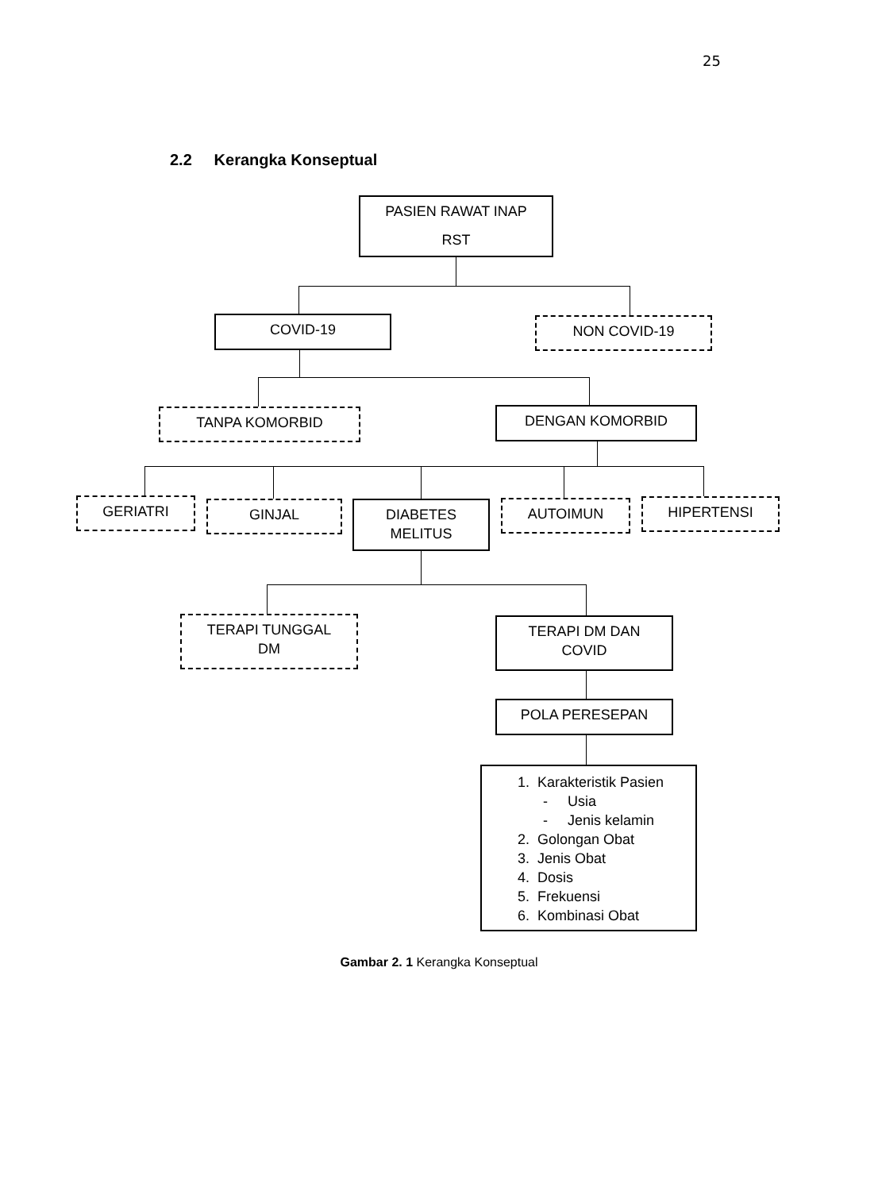25
2.2 Kerangka Konseptual
PASIEN RAWAT INAP
RST
COVID-19 NON COVID-19
TANPA KOMORBID DENGAN KOMORBID
GERIATRI GINJAL
DIABETES
MELITUS
AUTOIMUN HIPERTENSI
TERAPI TUNGGAL
DM
TERAPI DM DAN
COVID
POLA PERESEPAN
1. Karakteristik Pasien
- Usia
- Jenis kelamin
2. Golongan Obat
3. Jenis Obat
4. Dosis
5. Frekuensi
6. Kombinasi Obat
Gambar 2. 1 Kerangka Konseptual